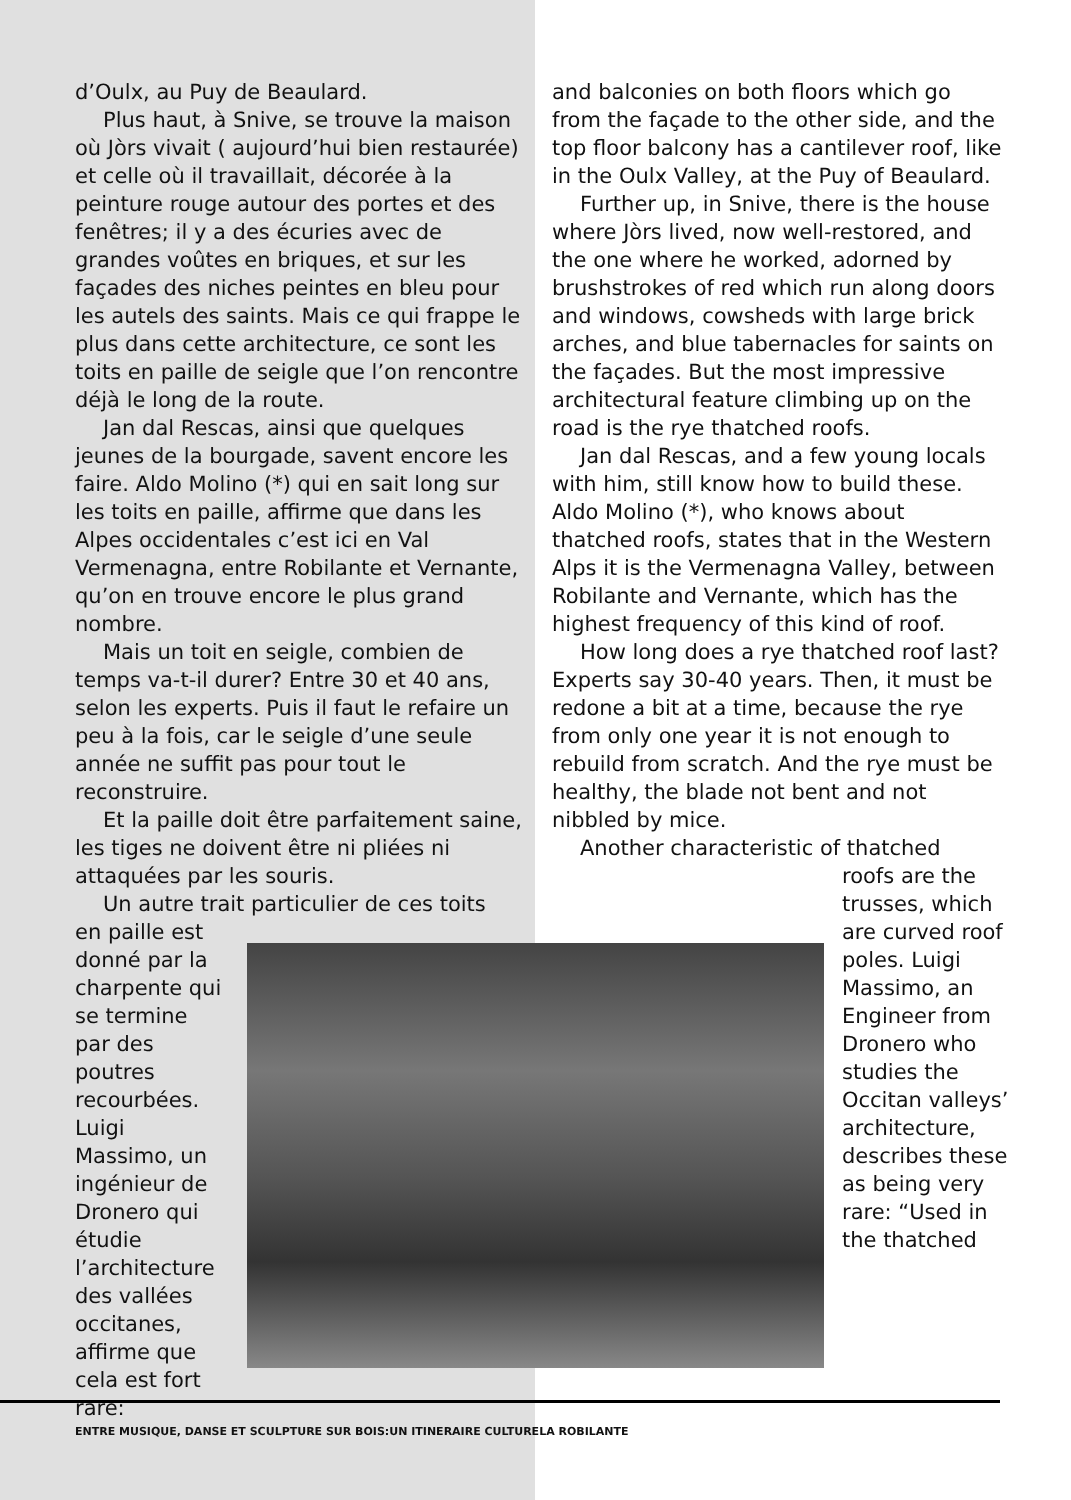d’Oulx, au Puy de Beaulard.
Plus haut, à Snive, se trouve la maison où Jòrs vivait ( aujourd’hui bien restaurée) et celle où il travaillait, décorée à la peinture rouge autour des portes et des fenêtres; il y a des écuries avec de grandes voûtes en briques, et sur les façades des niches peintes en bleu pour les autels des saints. Mais ce qui frappe le plus dans cette architecture, ce sont les toits en paille de seigle que l’on rencontre déjà le long de la route.
Jan dal Rescas, ainsi que quelques jeunes de la bourgade, savent encore les faire. Aldo Molino (*) qui en sait long sur les toits en paille, affirme que dans les Alpes occidentales c’est ici en Val Vermenagna, entre Robilante et Vernante, qu’on en trouve encore le plus grand nombre.
Mais un toit en seigle, combien de temps va-t-il durer? Entre 30 et 40 ans, selon les experts. Puis il faut le refaire un peu à la fois, car le seigle d’une seule année ne suffit pas pour tout le reconstruire.
Et la paille doit être parfaitement saine, les tiges ne doivent être ni pliées ni attaquées par les souris.
Un autre trait particulier de ces toits
en paille est donné par la charpente qui se termine par des poutres recourbées. Luigi Massimo, un ingénieur de Dronero qui étudie l’architecture des vallées occitanes, affirme que cela est fort rare:
and balconies on both floors which go from the façade to the other side, and the top floor balcony has a cantilever roof, like in the Oulx Valley, at the Puy of Beaulard.
Further up, in Snive, there is the house where Jòrs lived, now well-restored, and the one where he worked, adorned by brushstrokes of red which run along doors and windows, cowsheds with large brick arches, and blue tabernacles for saints on the façades. But the most impressive architectural feature climbing up on the road is the rye thatched roofs.
Jan dal Rescas, and a few young locals with him, still know how to build these. Aldo Molino (*), who knows about thatched roofs, states that in the Western Alps it is the Vermenagna Valley, between Robilante and Vernante, which has the highest frequency of this kind of roof.
How long does a rye thatched roof last? Experts say 30-40 years. Then, it must be redone a bit at a time, because the rye from only one year it is not enough to rebuild from scratch. And the rye must be healthy, the blade not bent and not nibbled by mice.
Another characteristic of thatched
roofs are the trusses, which are curved roof poles. Luigi Massimo, an Engineer from Dronero who studies the Occitan valleys’ architecture, describes these as being very rare: “Used in the thatched
ENTRE MUSIQUE, DANSE ET SCULPTURE SUR BOIS:UN ITINERAIRE CULTURELA ROBILANTE